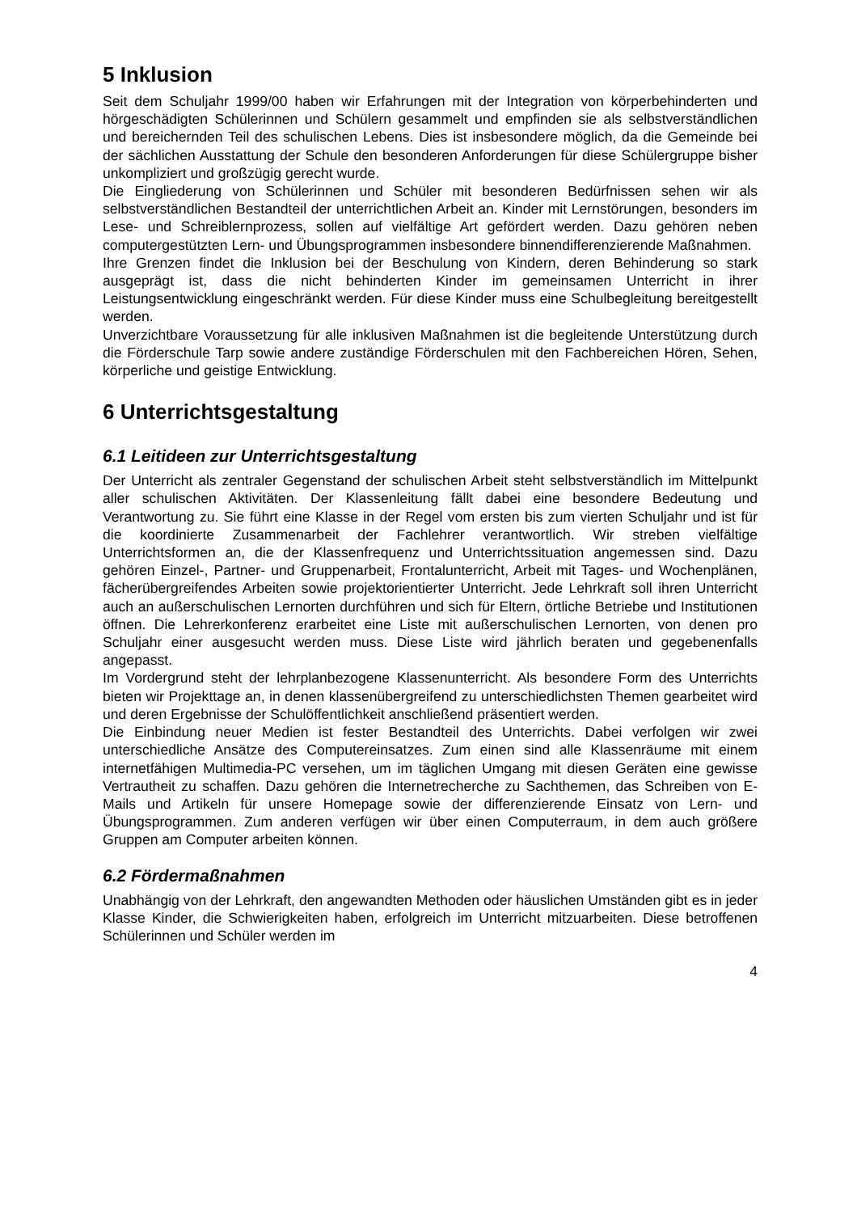5 Inklusion
Seit dem Schuljahr 1999/00 haben wir Erfahrungen mit der Integration von körperbehinderten und hörgeschädigten Schülerinnen und Schülern gesammelt und empfinden sie als selbstverständlichen und bereichernden Teil des schulischen Lebens. Dies ist insbesondere möglich, da die Gemeinde bei der sächlichen Ausstattung der Schule den besonderen Anforderungen für diese Schülergruppe bisher unkompliziert und großzügig gerecht wurde.
Die Eingliederung von Schülerinnen und Schüler mit besonderen Bedürfnissen sehen wir als selbstverständlichen Bestandteil der unterrichtlichen Arbeit an. Kinder mit Lernstörungen, besonders im Lese- und Schreiblernprozess, sollen auf vielfältige Art gefördert werden. Dazu gehören neben computergestützten Lern- und Übungsprogrammen insbesondere binnendifferenzierende Maßnahmen.
Ihre Grenzen findet die Inklusion bei der Beschulung von Kindern, deren Behinderung so stark ausgeprägt ist, dass die nicht behinderten Kinder im gemeinsamen Unterricht in ihrer Leistungsentwicklung eingeschränkt werden. Für diese Kinder muss eine Schulbegleitung bereitgestellt werden.
Unverzichtbare Voraussetzung für alle inklusiven Maßnahmen ist die begleitende Unterstützung durch die Förderschule Tarp sowie andere zuständige Förderschulen mit den Fachbereichen Hören, Sehen, körperliche und geistige Entwicklung.
6 Unterrichtsgestaltung
6.1 Leitideen zur Unterrichtsgestaltung
Der Unterricht als zentraler Gegenstand der schulischen Arbeit steht selbstverständlich im Mittelpunkt aller schulischen Aktivitäten. Der Klassenleitung fällt dabei eine besondere Bedeutung und Verantwortung zu. Sie führt eine Klasse in der Regel vom ersten bis zum vierten Schuljahr und ist für die koordinierte Zusammenarbeit der Fachlehrer verantwortlich. Wir streben vielfältige Unterrichtsformen an, die der Klassenfrequenz und Unterrichtssituation angemessen sind. Dazu gehören Einzel-, Partner- und Gruppenarbeit, Frontalunterricht, Arbeit mit Tages- und Wochenplänen, fächerübergreifendes Arbeiten sowie projektorientierter Unterricht. Jede Lehrkraft soll ihren Unterricht auch an außerschulischen Lernorten durchführen und sich für Eltern, örtliche Betriebe und Institutionen öffnen. Die Lehrerkonferenz erarbeitet eine Liste mit außerschulischen Lernorten, von denen pro Schuljahr einer ausgesucht werden muss. Diese Liste wird jährlich beraten und gegebenenfalls angepasst.
Im Vordergrund steht der lehrplanbezogene Klassenunterricht. Als besondere Form des Unterrichts bieten wir Projekttage an, in denen klassenübergreifend zu unterschiedlichsten Themen gearbeitet wird und deren Ergebnisse der Schulöffentlichkeit anschließend präsentiert werden.
Die Einbindung neuer Medien ist fester Bestandteil des Unterrichts. Dabei verfolgen wir zwei unterschiedliche Ansätze des Computereinsatzes. Zum einen sind alle Klassenräume mit einem internetfähigen Multimedia-PC versehen, um im täglichen Umgang mit diesen Geräten eine gewisse Vertrautheit zu schaffen. Dazu gehören die Internetrecherche zu Sachthemen, das Schreiben von E-Mails und Artikeln für unsere Homepage sowie der differenzierende Einsatz von Lern- und Übungsprogrammen. Zum anderen verfügen wir über einen Computerraum, in dem auch größere Gruppen am Computer arbeiten können.
6.2 Fördermaßnahmen
Unabhängig von der Lehrkraft, den angewandten Methoden oder häuslichen Umständen gibt es in jeder Klasse Kinder, die Schwierigkeiten haben, erfolgreich im Unterricht mitzuarbeiten. Diese betroffenen Schülerinnen und Schüler werden im
4